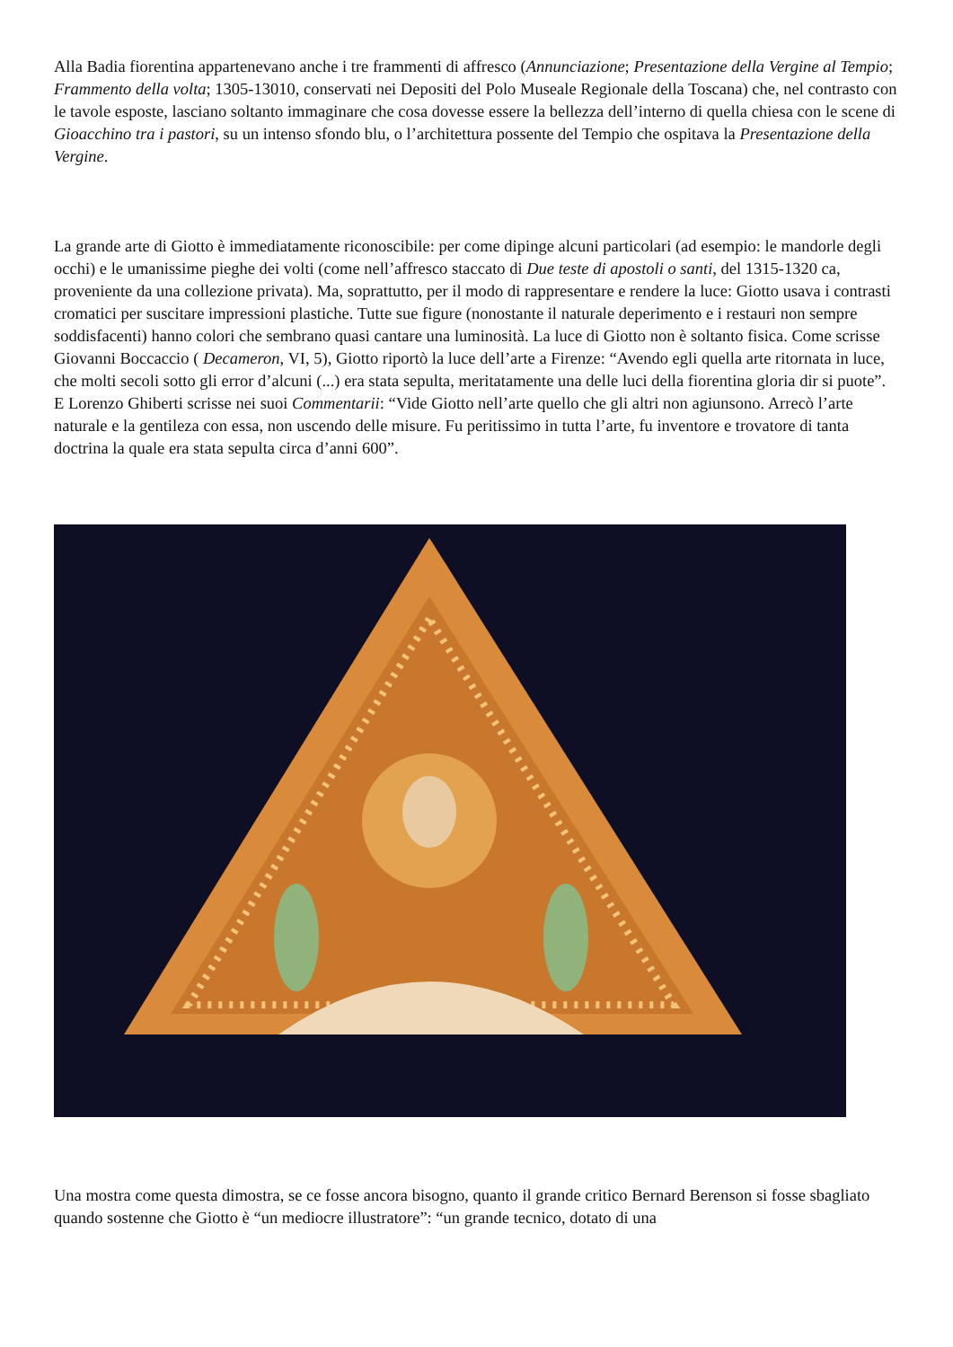Alla Badia fiorentina appartenevano anche i tre frammenti di affresco (Annunciazione; Presentazione della Vergine al Tempio; Frammento della volta; 1305-13010, conservati nei Depositi del Polo Museale Regionale della Toscana) che, nel contrasto con le tavole esposte, lasciano soltanto immaginare che cosa dovesse essere la bellezza dell’interno di quella chiesa con le scene di Gioacchino tra i pastori, su un intenso sfondo blu, o l’architettura possente del Tempio che ospitava la Presentazione della Vergine.
La grande arte di Giotto è immediatamente riconoscibile: per come dipinge alcuni particolari (ad esempio: le mandorle degli occhi) e le umanissime pieghe dei volti (come nell’affresco staccato di Due teste di apostoli o santi, del 1315-1320 ca, proveniente da una collezione privata). Ma, soprattutto, per il modo di rappresentare e rendere la luce: Giotto usava i contrasti cromatici per suscitare impressioni plastiche. Tutte sue figure (nonostante il naturale deperimento e i restauri non sempre soddisfacenti) hanno colori che sembrano quasi cantare una luminosità. La luce di Giotto non è soltanto fisica. Come scrisse Giovanni Boccaccio ( Decameron, VI, 5), Giotto riportò la luce dell’arte a Firenze: “Avendo egli quella arte ritornata in luce, che molti secoli sotto gli error d’alcuni (...) era stata sepulta, meritatamente una delle luci della fiorentina gloria dir si puote”. E Lorenzo Ghiberti scrisse nei suoi Commentarii: “Vide Giotto nell’arte quello che gli altri non agiunsono. Arrecò l’arte naturale e la gentileza con essa, non uscendo delle misure. Fu peritissimo in tutta l’arte, fu inventore e trovatore di tanta doctrina la quale era stata sepulta circa d’anni 600”.
Una mostra come questa dimostra, se ce fosse ancora bisogno, quanto il grande critico Bernard Berenson si fosse sbagliato quando sostenne che Giotto è “un mediocre illustratore”: “un grande tecnico, dotato di una